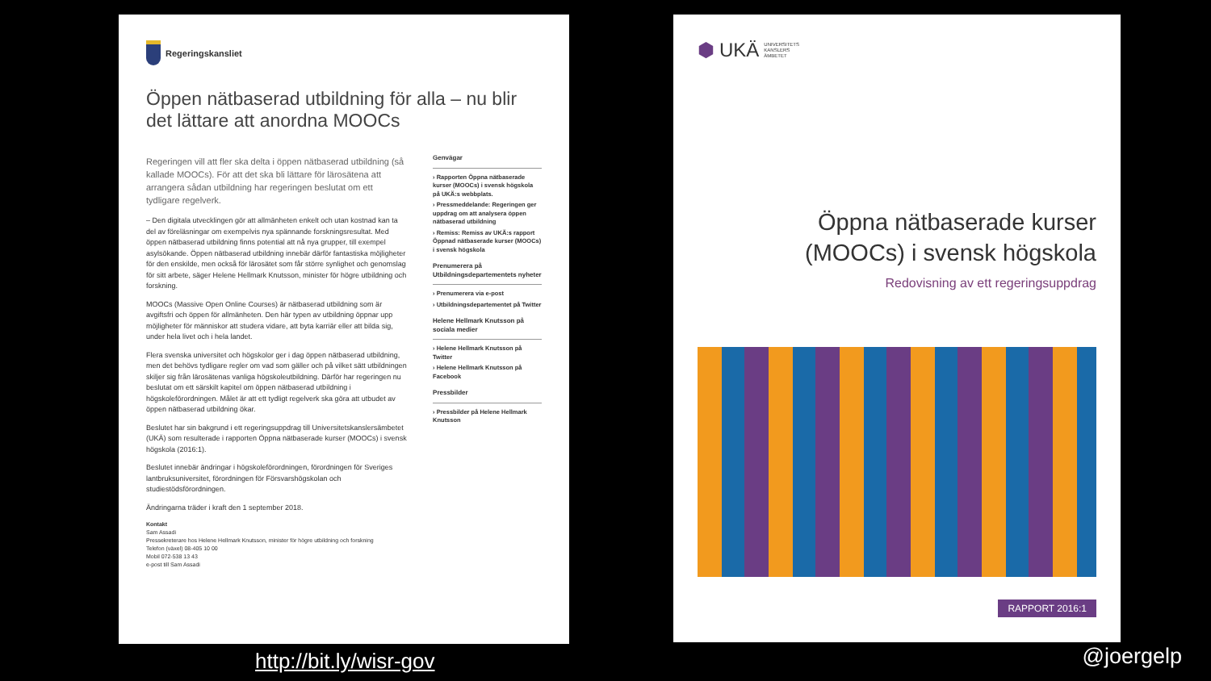Regeringskansliet
Öppen nätbaserad utbildning för alla – nu blir det lättare att anordna MOOCs
Regeringen vill att fler ska delta i öppen nätbaserad utbildning (så kallade MOOCs). För att det ska bli lättare för lärosätena att arrangera sådan utbildning har regeringen beslutat om ett tydligare regelverk.
– Den digitala utvecklingen gör att allmänheten enkelt och utan kostnad kan ta del av föreläsningar om exempelvis nya spännande forskningsresultat. Med öppen nätbaserad utbildning finns potential att nå nya grupper, till exempel asylsökande. Öppen nätbaserad utbildning innebär därför fantastiska möjligheter för den enskilde, men också för lärosätet som får större synlighet och genomslag för sitt arbete, säger Helene Hellmark Knutsson, minister för högre utbildning och forskning.
MOOCs (Massive Open Online Courses) är nätbaserad utbildning som är avgiftsfri och öppen för allmänheten. Den här typen av utbildning öppnar upp möjligheter för människor att studera vidare, att byta karriär eller att bilda sig, under hela livet och i hela landet.
Flera svenska universitet och högskolor ger i dag öppen nätbaserad utbildning, men det behövs tydligare regler om vad som gäller och på vilket sätt utbildningen skiljer sig från lärosätenas vanliga högskoleutbildning. Därför har regeringen nu beslutat om ett särskilt kapitel om öppen nätbaserad utbildning i högskoleförordningen. Målet är att ett tydligt regelverk ska göra att utbudet av öppen nätbaserad utbildning ökar.
Beslutet har sin bakgrund i ett regeringsuppdrag till Universitetskanslersämbetet (UKÄ) som resulterade i rapporten Öppna nätbaserade kurser (MOOCs) i svensk högskola (2016:1).
Beslutet innebär ändringar i högskoleförordningen, förordningen för Sveriges lantbruksuniversitet, förordningen för Försvarshögskolan och studiestödsförordningen.
Ändringarna träder i kraft den 1 september 2018.
Kontakt
Sam Assadi
Pressekreterare hos Helene Hellmark Knutsson, minister för högre utbildning och forskning
Telefon (växel) 08-405 10 00
Mobil 072-538 13 43
e-post till Sam Assadi
Genvägar
› Rapporten Öppna nätbaserade kurser (MOOCs) i svensk högskola på UKÄ:s webbplats.
› Pressmeddelande: Regeringen ger uppdrag om att analysera öppen nätbaserad utbildning
› Remiss: Remiss av UKÄ:s rapport Öppnad nätbaserade kurser (MOOCs) i svensk högskola
Prenumerera på Utbildningsdepartementets nyheter
› Prenumerera via e-post
› Utbildningsdepartementet på Twitter
Helene Hellmark Knutsson på sociala medier
› Helene Hellmark Knutsson på Twitter
› Helene Hellmark Knutsson på Facebook
Pressbilder
› Pressbilder på Helene Hellmark Knutsson
⬢ UKÄ UNIVERSITETS
KANSLERS
ÄMBETET
Öppna nätbaserade kurser
(MOOCs) i svensk högskola
Redovisning av ett regeringsuppdrag
RAPPORT 2016:1
http://bit.ly/wisr-gov @joergelp